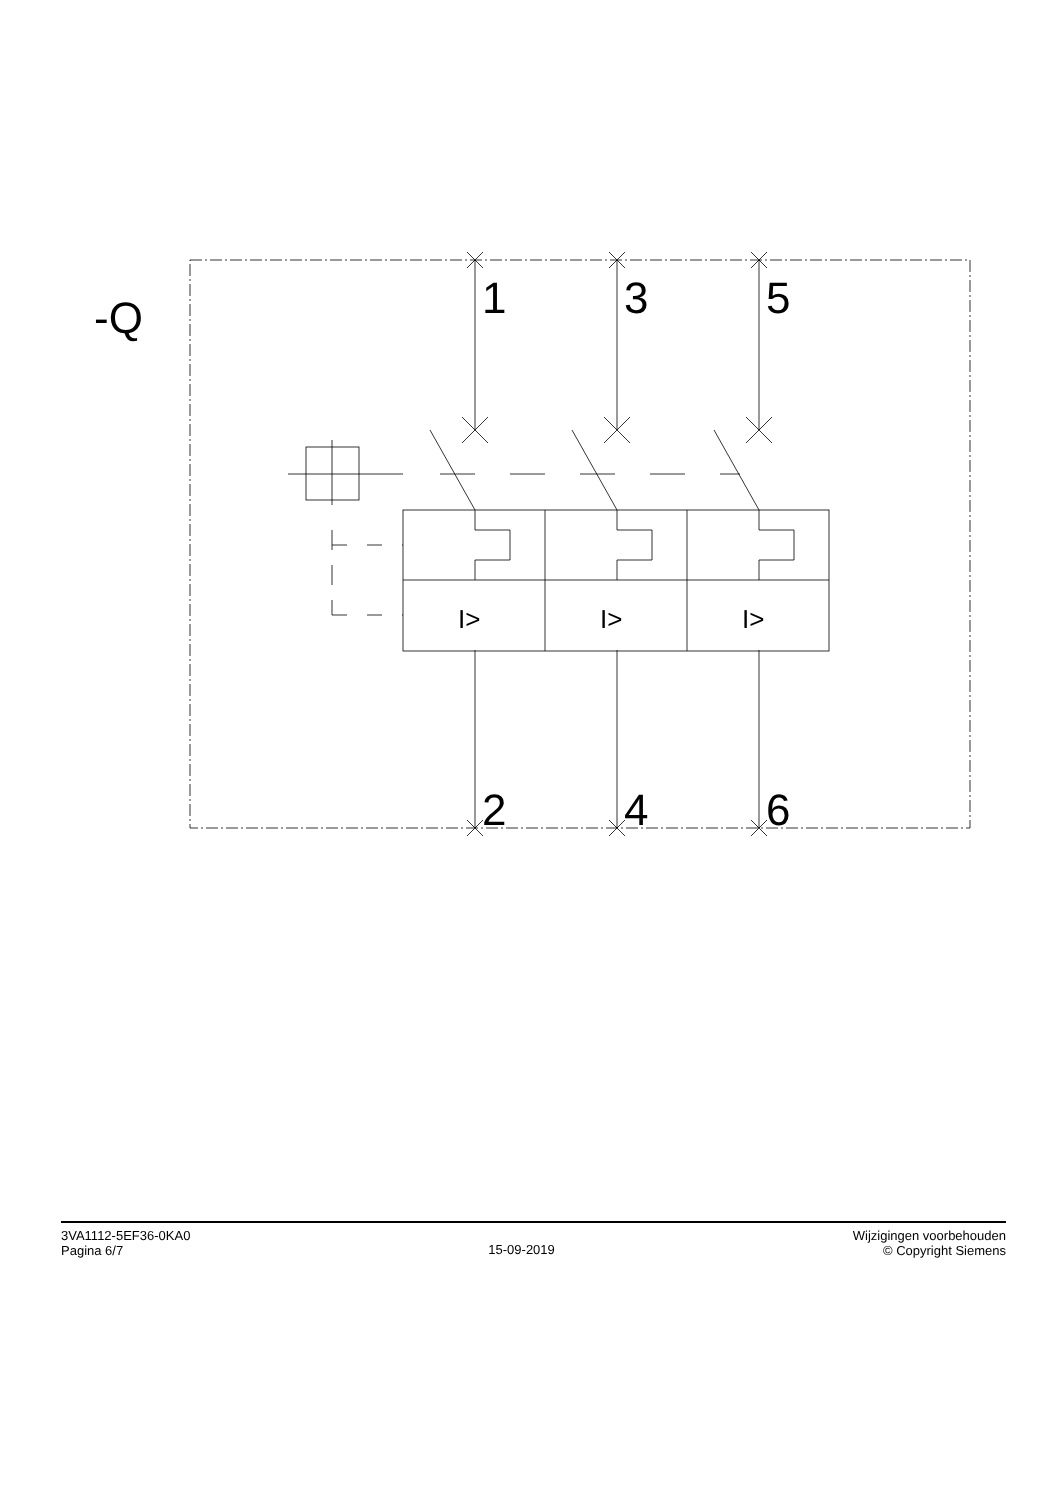-Q
1
3
5
2
4
6
I>
I>
I>
3VA1112-5EF36-0KA0
Pagina 6/7
15-09-2019
Wijzigingen voorbehouden
© Copyright Siemens